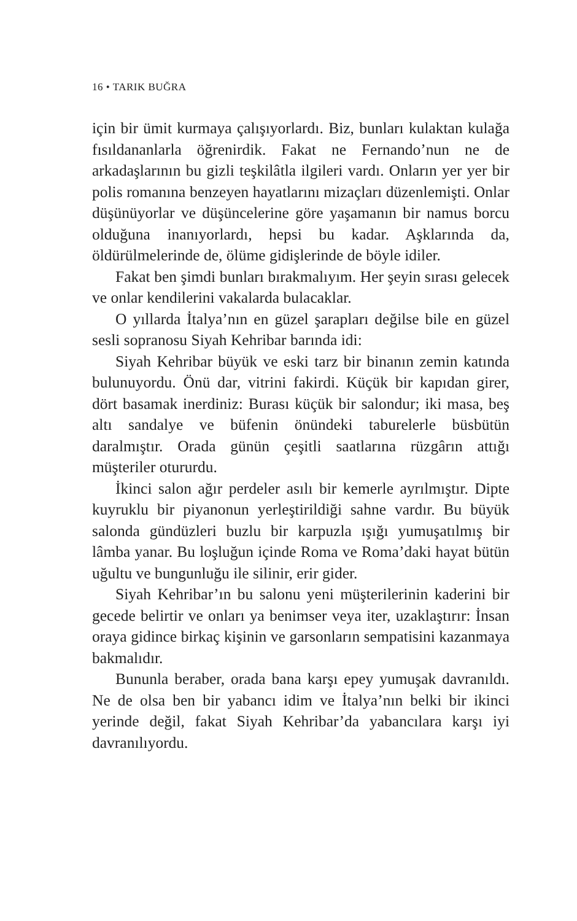16 • TARIK BUĞRA
için bir ümit kurmaya çalışıyorlardı. Biz, bunları kulaktan kulağa fısıldananlarla öğrenirdik. Fakat ne Fernando’nun ne de arkadaşlarının bu gizli teşkilâtla ilgileri vardı. Onların yer yer bir polis romanına benzeyen hayatlarını mizaçları düzenlemişti. Onlar düşünüyorlar ve düşüncelerine göre yaşamanın bir namus borcu olduğuna inanıyorlardı, hepsi bu kadar. Aşklarında da, öldürülmelerinde de, ölüme gidişlerinde de böyle idiler.
Fakat ben şimdi bunları bırakmalıyım. Her şeyin sırası gelecek ve onlar kendilerini vakalarda bulacaklar.
O yıllarda İtalya’nın en güzel şarapları değilse bile en güzel sesli sopranosu Siyah Kehribar barında idi:
Siyah Kehribar büyük ve eski tarz bir binanın zemin katında bulunuyordu. Önü dar, vitrini fakirdi. Küçük bir kapıdan girer, dört basamak inerdiniz: Burası küçük bir salondur; iki masa, beş altı sandalye ve büfenin önündeki taburelerle büsbütün daralmıştır. Orada günün çeşitli saatlarına rüzgârın attığı müşteriler otururdu.
İkinci salon ağır perdeler asılı bir kemerle ayrılmıştır. Dipte kuyruklu bir piyanonun yerleştirildiği sahne vardır. Bu büyük salonda gündüzleri buzlu bir karpuzla ışığı yumuşatılmış bir lâmba yanar. Bu loşluğun içinde Roma ve Roma’daki hayat bütün uğultu ve bungunluğu ile silinir, erir gider.
Siyah Kehribar’ın bu salonu yeni müşterilerinin kaderini bir gecede belirtir ve onları ya benimser veya iter, uzaklaştırır: İnsan oraya gidince birkaç kişinin ve garsonların sempatisini kazanmaya bakmalıdır.
Bununla beraber, orada bana karşı epey yumuşak davranıldı. Ne de olsa ben bir yabancı idim ve İtalya’nın belki bir ikinci yerinde değil, fakat Siyah Kehribar’da yabancılara karşı iyi davranılıyordu.